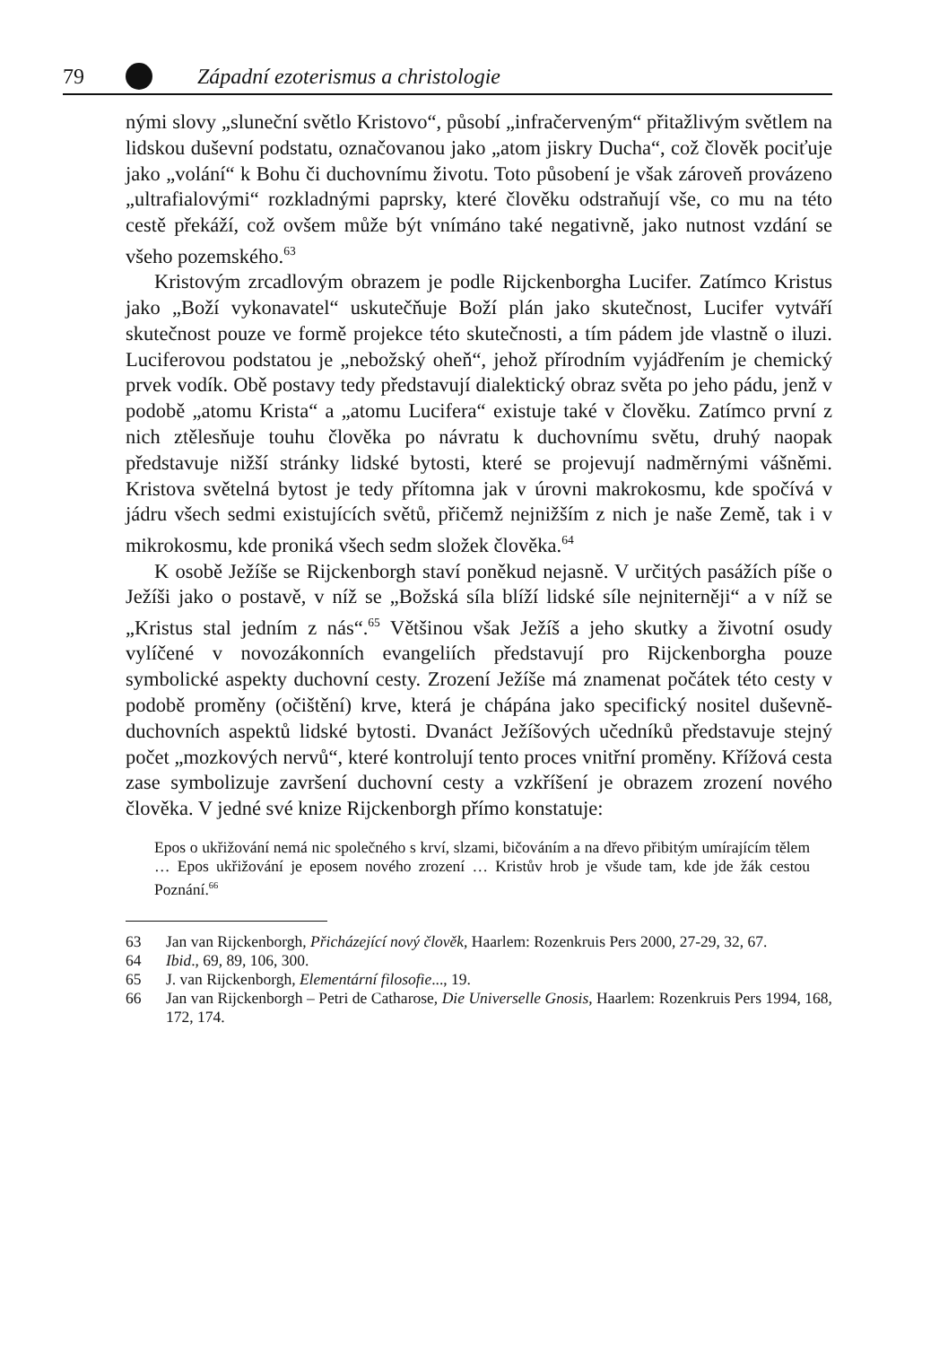79 Západní ezoterismus a christologie
nými slovy „sluneční světlo Kristovo“, působí „infračerveným“ přitažlivým světlem na lidskou duševní podstatu, označovanou jako „atom jiskry Ducha“, což člověk pociťuje jako „volání“ k Bohu či duchovnímu životu. Toto působení je však zároveň provázeno „ultrafialovými“ rozkladnými paprsky, které člověku odstraňují vše, co mu na této cestě překáží, což ovšem může být vnímáno také negativně, jako nutnost vzdání se všeho pozemského.<sup>63</sup>
Kristovým zrcadlovým obrazem je podle Rijckenborgha Lucifer. Zatímco Kristus jako „Boží vykonavatel“ uskutečňuje Boží plán jako skutečnost, Lucifer vytváří skutečnost pouze ve formě projekce této skutečnosti, a tím pádem jde vlastně o iluzi. Luciferovou podstatou je „nebožský oheň“, jehož přírodním vyjádřením je chemický prvek vodík. Obě postavy tedy představují dialektický obraz světa po jeho pádu, jenž v podobě „atomu Krista“ a „atomu Lucifera“ existuje také v člověku. Zatímco první z nich ztělesňuje touhu člověka po návratu k duchovnímu světu, druhý naopak představuje nižší stránky lidské bytosti, které se projevují nadměrnými vášněmi. Kristova světelná bytost je tedy přítomna jak v úrovni makrokosmu, kde spočívá v jádru všech sedmi existujících světů, přičemž nejnižším z nich je naše Země, tak i v mikrokosmu, kde proniká všech sedm složek člověka.<sup>64</sup>
K osobě Ježíše se Rijckenborgh staví poněkud nejasně. V určitých pasážích píše o Ježíši jako o postavě, v níž se „Božská síla blíží lidské síle nejniterněji“ a v níž se „Kristus stal jedním z nás“.<sup>65</sup> Většinou však Ježíš a jeho skutky a životní osudy vylíčené v novozákonních evangeliích představují pro Rijckenborgha pouze symbolické aspekty duchovní cesty. Zrození Ježíše má znamenat počátek této cesty v podobě proměny (očištění) krve, která je chápána jako specifický nositel duševně-duchovních aspektů lidské bytosti. Dvanáct Ježíšových učedníků představuje stejný počet „mozkových nervů“, které kontrolují tento proces vnitřní proměny. Křížová cesta zase symbolizuje završení duchovní cesty a vzkříšení je obrazem zrození nového člověka. V jedné své knize Rijckenborgh přímo konstatuje:
Epos o ukřižování nemá nic společného s krví, slzami, bičováním a na dřevo přibitým umírajícím tělem … Epos ukřižování je eposem nového zrození … Kristův hrob je všude tam, kde jde žák cestou Poznání.<sup>66</sup>
63 Jan van Rijckenborgh, Přicházející nový člověk, Haarlem: Rozenkruis Pers 2000, 27-29, 32, 67.
64 Ibid., 69, 89, 106, 300.
65 J. van Rijckenborgh, Elementární filosofie..., 19.
66 Jan van Rijckenborgh – Petri de Catharose, Die Universelle Gnosis, Haarlem: Rozenkruis Pers 1994, 168, 172, 174.